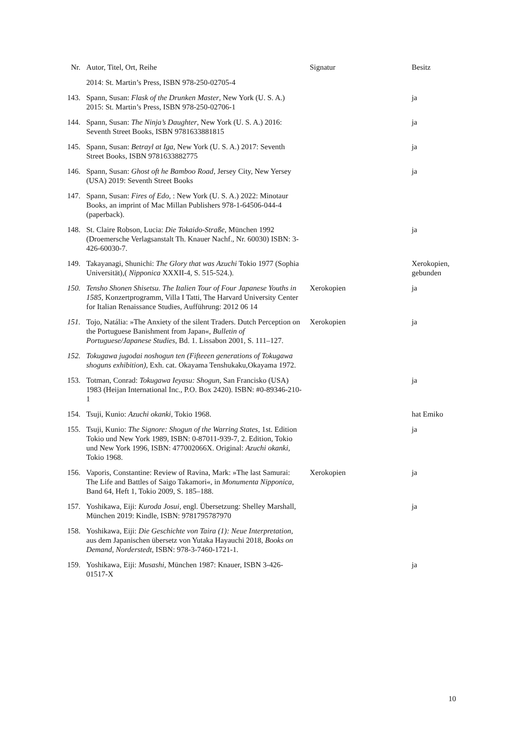| Nr. | Autor, Titel, Ort, Reihe | Signatur | Besitz |
| --- | --- | --- | --- |
| | 2014: St. Martin’s Press, ISBN 978-250-02705-4 | | |
| 143. | Spann, Susan: Flask of the Drunken Master , New York (U. S. A.) 2015: St. Martin’s Press, ISBN 978-250-02706-1 | | ja |
| 144. | Spann, Susan: The Ninja’s Daughter , New York (U. S. A.) 2016: Seventh Street Books, ISBN 9781633881815 | | ja |
| 145. | Spann, Susan: Betrayl at Iga , New York (U. S. A.) 2017: Seventh Street Books, ISBN 9781633882775 | | ja |
| 146. | Spann, Susan: Ghost oft he Bamboo Road , Jersey City, New Yersey (USA) 2019: Seventh Street Books | | ja |
| 147. | Spann, Susan: Fires of Edo , : New York (U. S. A.) 2022: Minotaur Books, an imprint of Mac Millan Publishers 978-1-64506-044-4 (paperback). | | |
| 148. | St. Claire Robson, Lucia: Die Tokaido-Straße , München 1992 (Droemersche Verlagsanstalt Th. Knauer Nachf., Nr. 60030) ISBN: 3-426-60030-7. | | ja |
| 149. | Takayanagi, Shunichi: The Glory that was Azuchi Tokio 1977 (Sophia Universität),( Nipponica XXXII-4, S. 515-524.). | | Xerokopien, gebunden |
| 150. | Tensho Shonen Shisetsu. The Italien Tour of Four Japanese Youths in 1585 , Konzertprogramm, Villa I Tatti, The Harvard University Center for Italian Renaissance Studies, Aufführung: 2012 06 14 | Xerokopien | ja |
| 151. | Tojo, Natália: »The Anxiety of the silent Traders. Dutch Perception on the Portuguese Banishment from Japan«, Bulletin of Portuguese/Japanese Studies , Bd. 1. Lissabon 2001, S. 111–127. | Xerokopien | ja |
| 152. | Tokugawa jugodai noshogun ten (Fifteeen generations of Tokugawa shoguns exhibition) , Exh. cat. Okayama Tenshukaku,Okayama 1972. | | |
| 153. | Totman, Conrad: Tokugawa Ieyasu: Shogun , San Francisko (USA) 1983 (Heijan International Inc., P.O. Box 2420). ISBN: #0-89346-210-1 | | ja |
| 154. | Tsuji, Kunio: Azuchi okanki , Tokio 1968. | | hat Emiko |
| 155. | Tsuji, Kunio: The Signore: Shogun of the Warring States , 1st. Edition Tokio und New York 1989, ISBN: 0-87011-939-7, 2. Edition, Tokio und New York 1996, ISBN: 477002066X. Original: Azuchi okanki , Tokio 1968. | | ja |
| 156. | Vaporis, Constantine: Review of Ravina, Mark: »The last Samurai: The Life and Battles of Saigo Takamori«, in Monumenta Nipponica , Band 64, Heft 1, Tokio 2009, S. 185–188. | Xerokopien | ja |
| 157. | Yoshikawa, Eiji: Kuroda Josui , engl. Übersetzung: Shelley Marshall, München 2019: Kindle, ISBN: 9781795787970 | | ja |
| 158. | Yoshikawa, Eiji: Die Geschichte von Taira (1): Neue Interpretation , aus dem Japanischen übersetz von Yutaka Hayauchi 2018, Books on Demand, Norderstedt , ISBN: 978-3-7460-1721-1. | | |
| 159. | Yoshikawa, Eiji: Musashi , München 1987: Knauer, ISBN 3-426-01517-X | | ja |
10